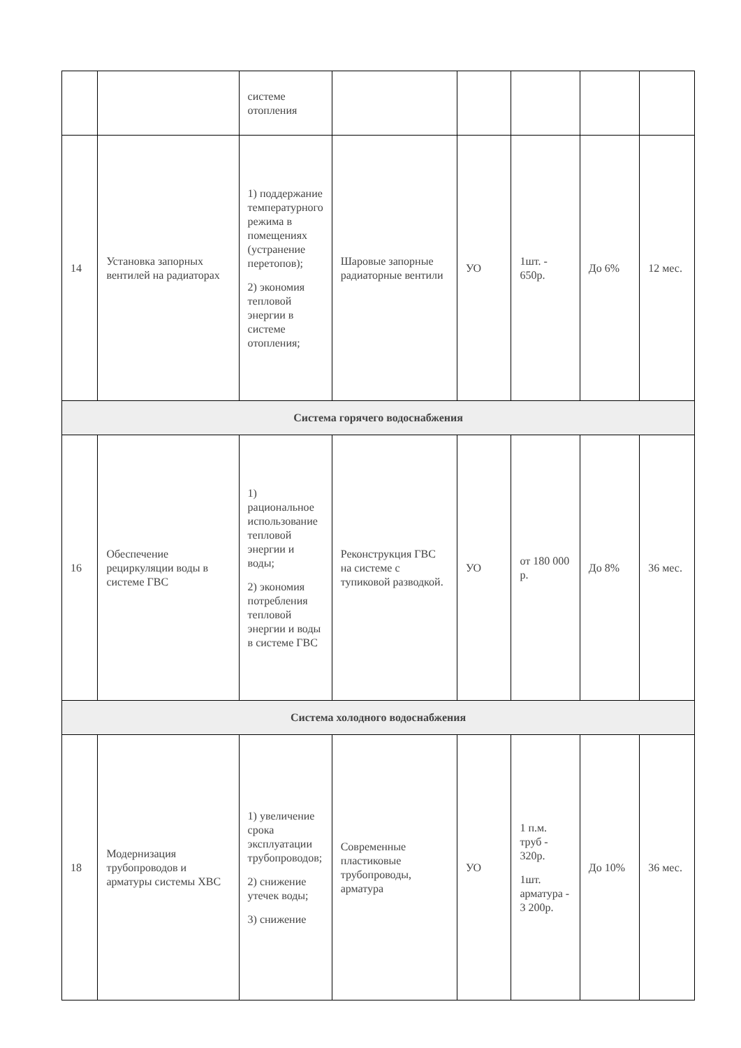| | | системе отопления | | | | | |
| 14 | Установка запорных вентилей на радиаторах | 1) поддержание температурного режима в помещениях (устранение перетопов); 2) экономия тепловой энергии в системе отопления; | Шаровые запорные радиаторные вентили | УО | 1шт. - 650р. | До 6% | 12 мес. |
| Система горячего водоснабжения | | | | | | | |
| 16 | Обеспечение рециркуляции воды в системе ГВС | 1) рациональное использование тепловой энергии и воды; 2) экономия потребления тепловой энергии и воды в системе ГВС | Реконструкция ГВС на системе с тупиковой разводкой. | УО | от 180 000 р. | До 8% | 36 мес. |
| Система холодного водоснабжения | | | | | | | |
| 18 | Модернизация трубопроводов и арматуры системы ХВС | 1) увеличение срока эксплуатации трубопроводов; 2) снижение утечек воды; 3) снижение | Современные пластиковые трубопроводы, арматура | УО | 1 п.м. труб - 320р. 1шт. арматура - 3 200р. | До 10% | 36 мес. |